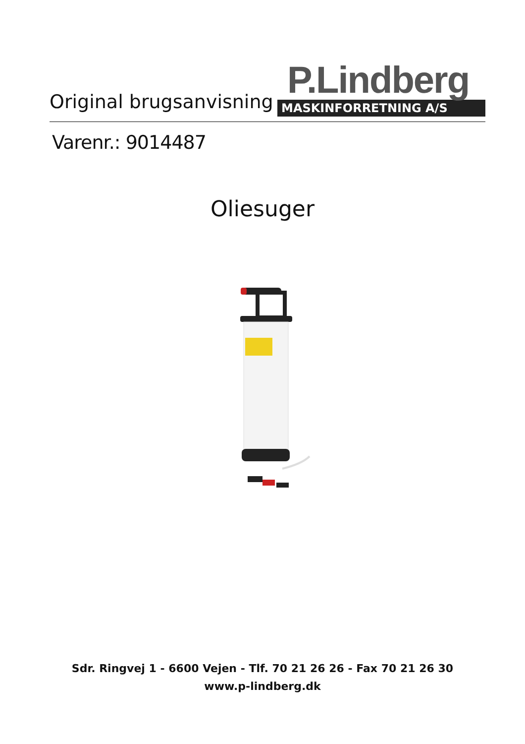Original brugsanvisning
P.Lindberg
MASKINFORRETNING A/S
Varenr.: 9014487
Oliesuger
Sdr. Ringvej 1 - 6600 Vejen - Tlf. 70 21 26 26 - Fax 70 21 26 30
www.p-lindberg.dk